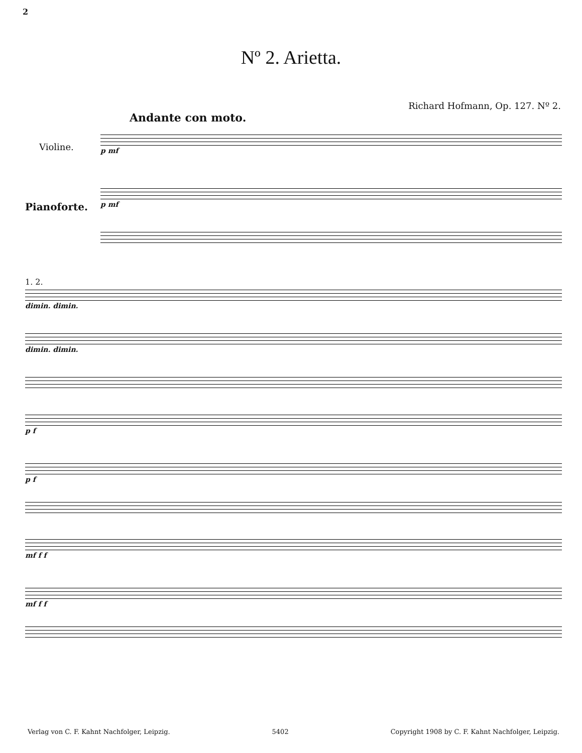2
Nº 2. Arietta.
Richard Hofmann, Op. 127. Nº 2.
Andante con moto.
Violine.
Pianoforte.
p mf
p mf
1. 2.
dimin. dimin.
dimin. dimin.
p f
p f
mf f f
mf f f
Verlag von C. F. Kahnt Nachfolger, Leipzig. 5402 Copyright 1908 by C. F. Kahnt Nachfolger, Leipzig.